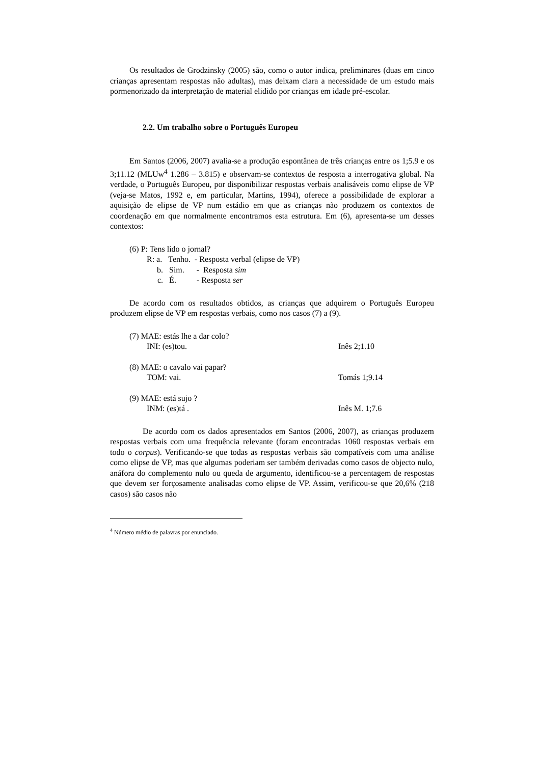Os resultados de Grodzinsky (2005) são, como o autor indica, preliminares (duas em cinco crianças apresentam respostas não adultas), mas deixam clara a necessidade de um estudo mais pormenorizado da interpretação de material elidido por crianças em idade pré-escolar.
2.2. Um trabalho sobre o Português Europeu
Em Santos (2006, 2007) avalia-se a produção espontânea de três crianças entre os 1;5.9 e os 3;11.12 (MLUw<sup>4</sup> 1.286 – 3.815) e observam-se contextos de resposta a interrogativa global. Na verdade, o Português Europeu, por disponibilizar respostas verbais analisáveis como elipse de VP (veja-se Matos, 1992 e, em particular, Martins, 1994), oferece a possibilidade de explorar a aquisição de elipse de VP num estádio em que as crianças não produzem os contextos de coordenação em que normalmente encontramos esta estrutura. Em (6), apresenta-se um desses contextos:
(6) P: Tens lido o jornal?
R: a. Tenho. - Resposta verbal (elipse de VP)
b. Sim. - Resposta sim
c. É. - Resposta ser
De acordo com os resultados obtidos, as crianças que adquirem o Português Europeu produzem elipse de VP em respostas verbais, como nos casos (7) a (9).
(7) MAE: estás lhe a dar colo?
INI: (es)tou. Inês 2;1.10
(8) MAE: o cavalo vai papar?
TOM: vai. Tomás 1;9.14
(9) MAE: está sujo ?
INM: (es)tá . Inês M. 1;7.6
De acordo com os dados apresentados em Santos (2006, 2007), as crianças produzem respostas verbais com uma frequência relevante (foram encontradas 1060 respostas verbais em todo o corpus). Verificando-se que todas as respostas verbais são compatíveis com uma análise como elipse de VP, mas que algumas poderiam ser também derivadas como casos de objecto nulo, anáfora do complemento nulo ou queda de argumento, identificou-se a percentagem de respostas que devem ser forçosamente analisadas como elipse de VP. Assim, verificou-se que 20,6% (218 casos) são casos não
<sup>4</sup> Número médio de palavras por enunciado.